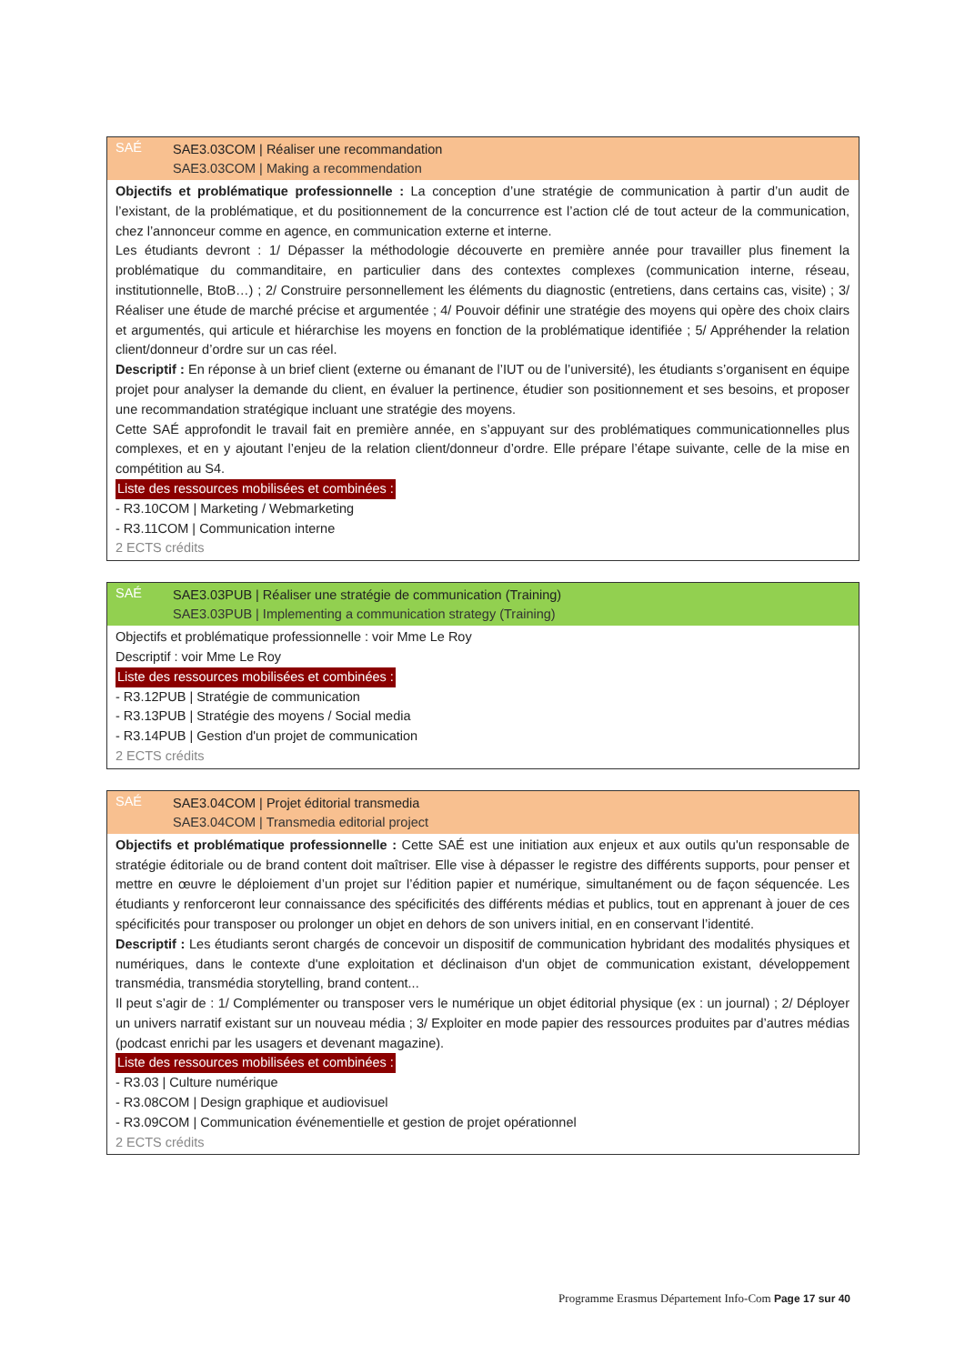SAÉ
SAE3.03COM | Réaliser une recommandation
SAE3.03COM | Making a recommendation
Objectifs et problématique professionnelle : La conception d’une stratégie de communication à partir d’un audit de l’existant, de la problématique, et du positionnement de la concurrence est l’action clé de tout acteur de la communication, chez l’annonceur comme en agence, en communication externe et interne.
Les étudiants devront : 1/ Dépasser la méthodologie découverte en première année pour travailler plus finement la problématique du commanditaire, en particulier dans des contextes complexes (communication interne, réseau, institutionnelle, BtoB…) ; 2/ Construire personnellement les éléments du diagnostic (entretiens, dans certains cas, visite) ; 3/ Réaliser une étude de marché précise et argumentée ; 4/ Pouvoir définir une stratégie des moyens qui opère des choix clairs et argumentés, qui articule et hiérarchise les moyens en fonction de la problématique identifiée ; 5/ Appréhender la relation client/donneur d’ordre sur un cas réel.
Descriptif : En réponse à un brief client (externe ou émanant de l’IUT ou de l’université), les étudiants s’organisent en équipe projet pour analyser la demande du client, en évaluer la pertinence, étudier son positionnement et ses besoins, et proposer une recommandation stratégique incluant une stratégie des moyens.
Cette SAÉ approfondit le travail fait en première année, en s’appuyant sur des problématiques communicationnelles plus complexes, et en y ajoutant l’enjeu de la relation client/donneur d’ordre. Elle prépare l’étape suivante, celle de la mise en compétition au S4.
Liste des ressources mobilisées et combinées :
- R3.10COM | Marketing / Webmarketing
- R3.11COM | Communication interne
2 ECTS crédits
SAÉ
SAE3.03PUB | Réaliser une stratégie de communication (Training)
SAE3.03PUB | Implementing a communication strategy (Training)
Objectifs et problématique professionnelle : voir Mme Le Roy
Descriptif : voir Mme Le Roy
Liste des ressources mobilisées et combinées :
- R3.12PUB | Stratégie de communication
- R3.13PUB | Stratégie des moyens / Social media
- R3.14PUB | Gestion d'un projet de communication
2 ECTS crédits
SAÉ
SAE3.04COM | Projet éditorial transmedia
SAE3.04COM | Transmedia editorial project
Objectifs et problématique professionnelle : Cette SAÉ est une initiation aux enjeux et aux outils qu'un responsable de stratégie éditoriale ou de brand content doit maîtriser. Elle vise à dépasser le registre des différents supports, pour penser et mettre en œuvre le déploiement d’un projet sur l’édition papier et numérique, simultanément ou de façon séquencée. Les étudiants y renforceront leur connaissance des spécificités des différents médias et publics, tout en apprenant à jouer de ces spécificités pour transposer ou prolonger un objet en dehors de son univers initial, en en conservant l’identité.
Descriptif : Les étudiants seront chargés de concevoir un dispositif de communication hybridant des modalités physiques et numériques, dans le contexte d'une exploitation et déclinaison d'un objet de communication existant, développement transmédia, transmédia storytelling, brand content...
Il peut s’agir de : 1/ Complémenter ou transposer vers le numérique un objet éditorial physique (ex : un journal) ; 2/ Déployer un univers narratif existant sur un nouveau média ; 3/ Exploiter en mode papier des ressources produites par d’autres médias (podcast enrichi par les usagers et devenant magazine).
Liste des ressources mobilisées et combinées :
- R3.03 | Culture numérique
- R3.08COM | Design graphique et audiovisuel
- R3.09COM | Communication événementielle et gestion de projet opérationnel
2 ECTS crédits
Programme Erasmus Département Info-Com Page 17 sur 40